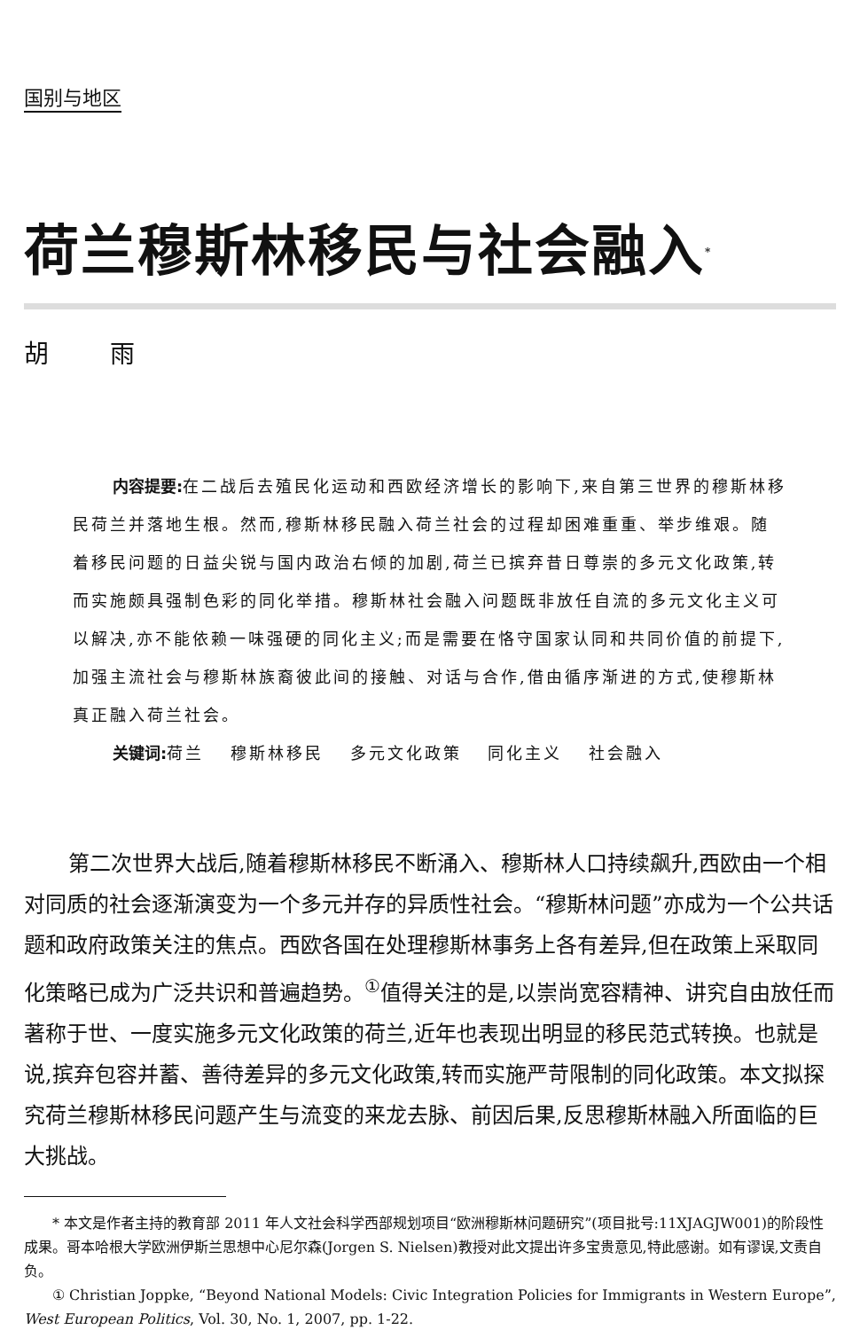国别与地区
荷兰穆斯林移民与社会融入<sup>*</sup>
胡 雨
内容提要: 在二战后去殖民化运动和西欧经济增长的影响下,来自第三世界的穆斯林移民荷兰并落地生根。然而,穆斯林移民融入荷兰社会的过程却困难重重、举步维艰。随着移民问题的日益尖锐与国内政治右倾的加剧,荷兰已摈弃昔日尊崇的多元文化政策,转而实施颇具强制色彩的同化举措。穆斯林社会融入问题既非放任自流的多元文化主义可以解决,亦不能依赖一味强硬的同化主义;而是需要在恪守国家认同和共同价值的前提下,加强主流社会与穆斯林族裔彼此间的接触、对话与合作,借由循序渐进的方式,使穆斯林真正融入荷兰社会。
关键词: 荷兰　 穆斯林移民　 多元文化政策　 同化主义　 社会融入
第二次世界大战后,随着穆斯林移民不断涌入、穆斯林人口持续飙升,西欧由一个相对同质的社会逐渐演变为一个多元并存的异质性社会。“穆斯林问题”亦成为一个公共话题和政府政策关注的焦点。西欧各国在处理穆斯林事务上各有差异,但在政策上采取同化策略已成为广泛共识和普遍趋势。<sup>①</sup>值得关注的是,以崇尚宽容精神、讲究自由放任而著称于世、一度实施多元文化政策的荷兰,近年也表现出明显的移民范式转换。也就是说,摈弃包容并蓄、善待差异的多元文化政策,转而实施严苛限制的同化政策。本文拟探究荷兰穆斯林移民问题产生与流变的来龙去脉、前因后果,反思穆斯林融入所面临的巨大挑战。
* 本文是作者主持的教育部 2011 年人文社会科学西部规划项目“欧洲穆斯林问题研究”(项目批号:11XJAGJW001)的阶段性成果。哥本哈根大学欧洲伊斯兰思想中心尼尔森(Jorgen S. Nielsen)教授对此文提出许多宝贵意见,特此感谢。如有谬误,文责自负。
① Christian Joppke, “Beyond National Models: Civic Integration Policies for Immigrants in Western Europe”, West European Politics, Vol. 30, No. 1, 2007, pp. 1-22.